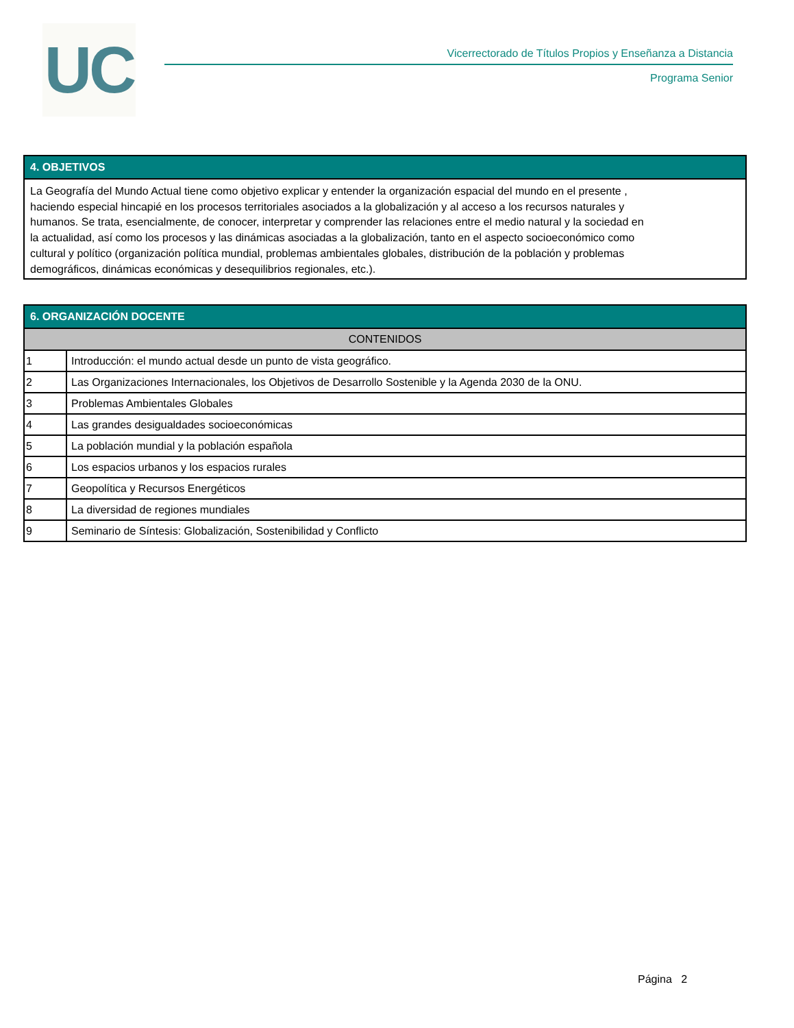UC
Vicerrectorado de Títulos Propios y Enseñanza a Distancia
Programa Senior
| 4. OBJETIVOS |
| --- |
| La Geografía del Mundo Actual tiene como objetivo explicar y entender la organización espacial del mundo en el presente , haciendo especial hincapié en los procesos territoriales asociados a la globalización y al acceso a los recursos naturales y humanos. Se trata, esencialmente, de conocer, interpretar y comprender las relaciones entre el medio natural y la sociedad en la actualidad, así como los procesos y las dinámicas asociadas a la globalización, tanto en el aspecto socioeconómico como cultural y político (organización política mundial, problemas ambientales globales, distribución de la población y problemas demográficos, dinámicas económicas y desequilibrios regionales, etc.). |
| 6. ORGANIZACIÓN DOCENTE | |
| --- | --- |
| CONTENIDOS | |
| 1 | Introducción: el mundo actual desde un punto de vista geográfico. |
| 2 | Las Organizaciones Internacionales, los Objetivos de Desarrollo Sostenible y la Agenda 2030 de la ONU. |
| 3 | Problemas Ambientales Globales |
| 4 | Las grandes desigualdades socioeconómicas |
| 5 | La población mundial y la población española |
| 6 | Los espacios urbanos y los espacios rurales |
| 7 | Geopolítica y Recursos Energéticos |
| 8 | La diversidad de regiones mundiales |
| 9 | Seminario de Síntesis: Globalización, Sostenibilidad y Conflicto |
Página 2